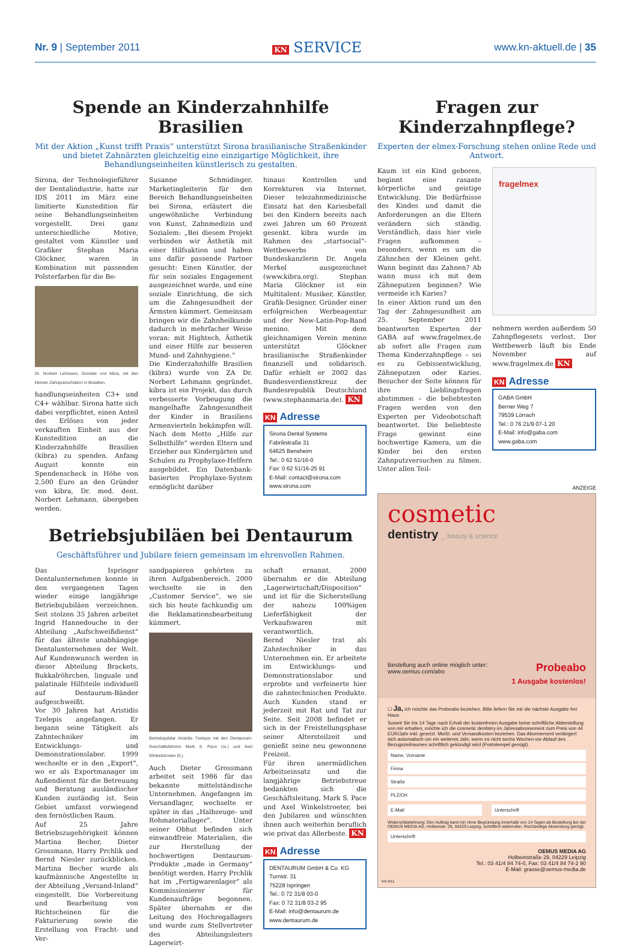Nr. 9 | September 2011
KN SERVICE
www.kn-aktuell.de | 35
Spende an Kinderzahnhilfe Brasilien
Mit der Aktion „Kunst trifft Praxis“ unterstützt Sirona brasilianische Straßenkinder und bietet Zahnärzten gleichzeitig eine einzigartige Möglichkeit, ihre Behandlungseinheiten künstlerisch zu gestalten.
Sirona, der Technologieführer der Dentalindustrie, hatte zur IDS 2011 im März eine limitierte Kunstedition für seine Behandlungseinheiten vorgestellt. Drei ganz unterschiedliche Motive, gestaltet vom Künstler und Grafiker Stephan Maria Glöckner, waren in Kombination mit passenden Polsterfarben für die Be-
Dr. Norbert Lehmann, Gründer von kibra, mit den kleinen Zahnputzschülern in Brasilien.
handlungseinheiten C3+ und C4+ wählbar. Sirona hatte sich dabei verpflichtet, einen Anteil des Erlöses von jeder verkauften Einheit aus der Kunstedition an die Kinderzahnhilfe Brasilien (kibra) zu spenden. Anfang August konnte ein Spendenscheck in Höhe von 2.500 Euro an den Gründer von kibra, Dr. med. dent. Norbert Lehmann, übergeben werden.
Susanne Schmidinger, Marketingleiterin für den Bereich Behandlungseinheiten bei Sirona, erläutert die ungewöhnliche Verbindung von Kunst, Zahnmedizin und Sozialem: „Bei diesem Projekt verbinden wir Ästhetik mit einer Hilfsaktion und haben uns dafür passende Partner gesucht: Einen Künstler, der für sein soziales Engagement ausgezeichnet wurde, und eine soziale Einrichtung, die sich um die Zahngesundheit der Ärmsten kümmert. Gemeinsam bringen wir die Zahnheilkunde dadurch in mehrfacher Weise voran: mit Hightech, Ästhetik und einer Hilfe zur besseren Mund- und Zahnhygiene.“
Die Kinderzahnhilfe Brasilien (kibra) wurde von ZA Dr. Norbert Lehmann gegründet. kibra ist ein Projekt, das durch verbesserte Vorbeugung die mangelhafte Zahngesundheit der Kinder in Brasiliens Armenvierteln bekämpfen will. Nach dem Motto „Hilfe zur Selbsthilfe“ werden Eltern und Erzieher aus Kindergärten und Schulen zu Prophylaxe-Helfern ausgebildet. Ein Datenbank-basiertes Prophylaxe-System ermöglicht darüber
hinaus Kontrollen und Korrekturen via Internet. Dieser telezahnmedizinische Einsatz hat den Kariesbefall bei den Kindern bereits nach zwei Jahren um 60 Prozent gesenkt. kibra wurde im Rahmen des „startsocial“-Wettbewerbs von Bundeskanzlerin Dr. Angela Merkel ausgezeichnet (www.kibra.org). Stephan Maria Glöckner ist ein Multitalent: Musiker, Künstler, Grafik-Designer, Gründer einer erfolgreichen Werbeagentur und der New-Latin-Pop-Band menino. Mit dem gleichnamigen Verein menino unterstützt Glöckner brasilianische Straßenkinder finanziell und solidarisch. Dafür erhielt er 2002 das Bundesverdienstkreuz der Bundesrepublik Deutschland (www.stephanmaria.de). KN
KN Adresse
Sirona Dental Systems
Fabrikstraße 31
64625 Bensheim
Tel.: 0 62 51/16-0
Fax: 0 62 51/16-25 91
E-Mail: contact@sirona.com
www.sirona.com
Betriebsjubiläen bei Dentaurum
Geschäftsführer und Jubilare feiern gemeinsam im ehrenvollen Rahmen.
Das Ispringer Dentalunternehmen konnte in den vergangenen Tagen wieder einige langjährige Betriebsjubiläen verzeichnen. Seit stolzen 35 Jahren arbeitet Ingrid Hannedouche in der Abteilung „Aufschweißdienst“ für das älteste unabhängige Dentalunternehmen der Welt. Auf Kundenwunsch werden in dieser Abteilung Brackets, Bukkalröhrchen, linguale und palatinale Hilfsteile individuell auf Dentaurum-Bänder aufgeschweißt.
Vor 30 Jahren hat Aristidis Tzelepis angefangen. Er begann seine Tätigkeit als Zahntechniker im Entwicklungs- und Demonstrationslabor. 1999 wechselte er in den „Export“, wo er als Exportmanager im Außendienst für die Betreuung und Beratung ausländischer Kunden zuständig ist. Sein Gebiet umfasst vorwiegend den fernöstlichen Raum.
Auf 25 Jahre Betriebszugehörigkeit können Martina Becher, Dieter Grossmann, Harry Prchlik und Bernd Niesler zurückblicken. Martina Becher wurde als kaufmännische Angestellte in der Abteilung „Versand-Inland“ eingestellt. Die Vorbereitung und Bearbeitung von Richtscheinen für die Fakturierung sowie die Erstellung von Fracht- und Ver-
sandpapieren gehörten zu ihren Aufgabenbereich. 2000 wechselte sie in den „Customer Service“, wo sie sich bis heute fachkundig um die Reklamationsbearbeitung kümmert.
Betriebsjubilar Aristidis Tzelepis mit den Dentaurum-Geschäftsführern Mark S. Pace (re.) und Axel Winkelstroeter (li.).
Auch Dieter Grossmann arbeitet seit 1986 für das bekannte mittelständische Unternehmen. Angefangen im Versandlager, wechselte er später in das „Halbzeuge- und Rohmateriallager“. Unter seiner Obhut befinden sich einwandfreie Materialien, die zur Herstellung der hochwertigen Dentaurum-Produkte „made in Germany“ benötigt werden. Harry Prchlik hat im „Fertigwarenlager“ als Kommissionierer für Kundenaufträge begonnen. Später übernahm er die Leitung des Hochregallagers und wurde zum Stellvertreter des Abteilungsleiters Lagerwirt-
schaft ernannt. 2000 übernahm er die Abteilung „Lagerwirtschaft/Disposition“ und ist für die Sicherstellung der nahezu 100%igen Lieferfähigkeit der Verkaufswaren mit verantwortlich.
Bernd Niesler trat als Zahntechniker in das Unternehmen ein. Er arbeitete im Entwicklungs- und Demonstrationslabor und erprobte und verfeinerte hier die zahntechnischen Produkte. Auch Kunden stand er jederzeit mit Rat und Tat zur Seite. Seit 2008 befindet er sich in der Freistellungsphase seiner Altersteilzeit und genießt seine neu gewonnene Freizeit.
Für ihren unermüdlichen Arbeitseinsatz und die langjährige Betriebstreue bedankten sich die Geschäftsleitung, Mark S. Pace und Axel Winkelstroeter, bei den Jubilaren und wünschten ihnen auch weiterhin beruflich wie privat das Allerbeste. KN
KN Adresse
DENTAURUM GmbH & Co. KG
Turnstr. 31
75228 Ispringen
Tel.: 0 72 31/8 03-0
Fax: 0 72 31/8 03-2 95
E-Mail: info@dentaurum.de
www.dentaurum.de
Fragen zur Kinderzahnpflege?
Experten der elmex-Forschung stehen online Rede und Antwort.
Kaum ist ein Kind geboren, beginnt eine rasante körperliche und geistige Entwicklung. Die Bedürfnisse des Kindes und damit die Anforderungen an die Eltern verändern sich ständig. Verständlich, dass hier viele Fragen aufkommen – besonders, wenn es um die Zähnchen der Kleinen geht. Wann beginnt das Zahnen? Ab wann muss ich mit dem Zähneputzen beginnen? Wie vermeide ich Karies?
In einer Aktion rund um den Tag der Zahngesundheit am 25. September 2011 beantworten Experten der GABA auf www.fragelmex.de ab sofort alle Fragen zum Thema Kinderzahnpflege – sei es zu Gebissentwicklung, Zähneputzen oder Karies. Besucher der Seite können für ihre Lieblingsfragen abstimmen – die beliebtesten Fragen werden von den Experten per Videobotschaft beantwortet. Die beliebteste Frage gewinnt eine hochwertige Kamera, um die Kinder bei den ersten Zahnputzversuchen zu filmen. Unter allen Teil-
fragelmex
nehmern werden außerdem 50 Zahnpflegesets verlost. Der Wettbewerb läuft bis Ende November auf www.fragelmex.de KN
KN Adresse
GABA GmbH
Berner Weg 7
79539 Lörrach
Tel.: 0 76 21/9 07-1 20
E-Mail: info@gaba.com
www.gaba.com
ANZEIGE
cosmetic
dentistry _ beauty & science
Bestellung auch online möglich unter:
www.oemus.com/abo
Probeabo
1 Ausgabe kostenlos!
☐ Ja, ich möchte das Probeabo beziehen. Bitte liefern Sie mir die nächste Ausgabe frei Haus.
Soweit Sie bis 14 Tage nach Erhalt der kostenfreien Ausgabe keine schriftliche Abbestellung von mir erhalten, möchte ich die cosmetic dentistry im Jahresabonnement zum Preis von 44 EUR/Jahr inkl. gesetzl. MwSt. und Versandkosten beziehen. Das Abonnement verlängert sich automatisch um ein weiteres Jahr, wenn es nicht sechs Wochen vor Ablauf des Bezugszeitraumes schriftlich gekündigt wird (Poststempel genügt).
Name, Vorname
Firma
Straße
PLZ/Ort
E-Mail Unterschrift
Widerrufsbelehrung: Den Auftrag kann ich ohne Begründung innerhalb von 14 Tagen ab Bestellung bei der OEMUS MEDIA AG, Holbeinstr. 29, 04229 Leipzig, schriftlich widerrufen. Rechtzeitige Absendung genügt.
Unterschrift
OEMUS MEDIA AG
Holbeinstraße 29, 04229 Leipzig
Tel.: 03 41/4 84 74-0, Fax: 03 41/4 84 74-2 90
E-Mail: grasse@oemus-media.de
KN 9/11